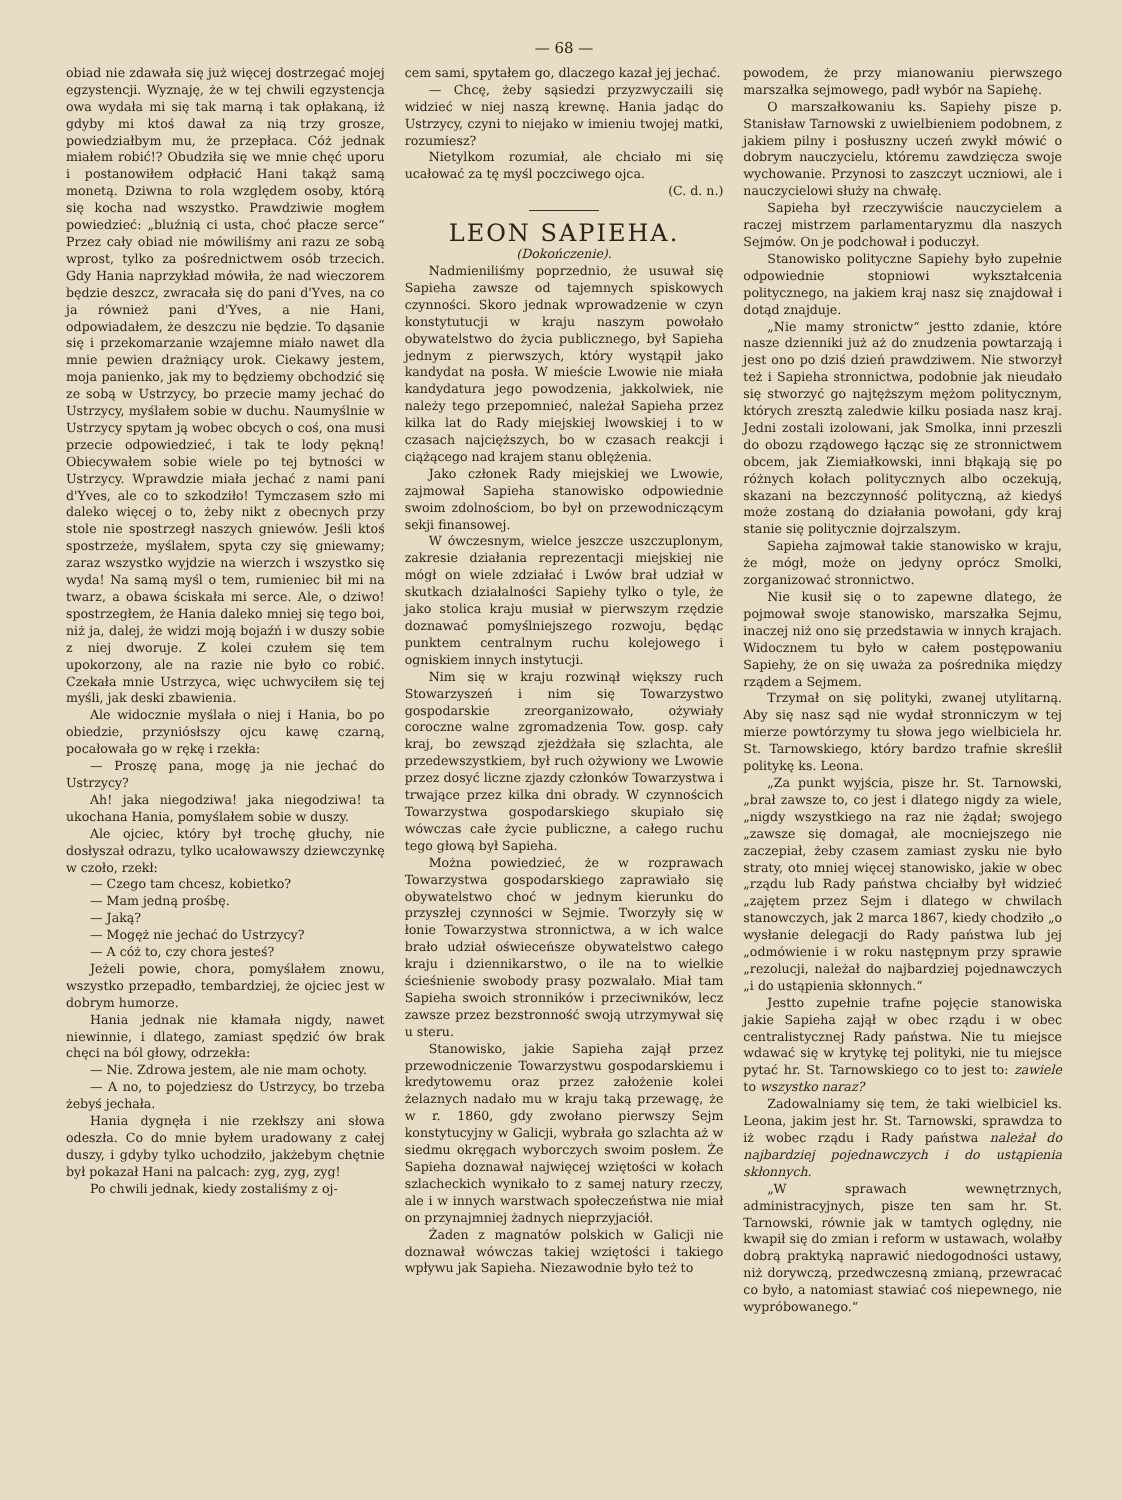— 68 —
obiad nie zdawała się już więcej dostrzegać mojej egzystencji. Wyznaję, że w tej chwili egzystencja owa wydała mi się tak marną i tak opłakaną, iż gdyby mi ktoś dawał za nią trzy grosze, powiedziałbym mu, że przepłaca. Cóż jednak miałem robić!? Obudziła się we mnie chęć uporu i postanowiłem odpłacić Hani takąż samą monetą. Dziwna to rola względem osoby, którą się kocha nad wszystko. Prawdziwie mogłem powiedzieć: „bluźnią ci usta, choć płacze serce“ Przez cały obiad nie mówiliśmy ani razu ze sobą wprost, tylko za pośrednictwem osób trzecich. Gdy Hania naprzykład mówiła, że nad wieczorem będzie deszcz, zwracała się do pani d'Yves, na co ja również pani d'Yves, a nie Hani, odpowiadałem, że deszczu nie będzie. To dąsanie się i przekomarzanie wzajemne miało nawet dla mnie pewien drażniący urok. Ciekawy jestem, moja panienko, jak my to będziemy obchodzić się ze sobą w Ustrzycy, bo przecie mamy jechać do Ustrzycy, myślałem sobie w duchu. Naumyślnie w Ustrzycy spytam ją wobec obcych o coś, ona musi przecie odpowiedzieć, i tak te lody pękną! Obiecywałem sobie wiele po tej bytności w Ustrzycy. Wprawdzie miała jechać z nami pani d'Yves, ale co to szkodziło! Tymczasem szło mi daleko więcej o to, żeby nikt z obecnych przy stole nie spostrzegł naszych gniewów. Jeśli ktoś spostrzeże, myślałem, spyta czy się gniewamy; zaraz wszystko wyjdzie na wierzch i wszystko się wyda! Na samą myśl o tem, rumieniec bił mi na twarz, a obawa ściskała mi serce. Ale, o dziwo! spostrzegłem, że Hania daleko mniej się tego boi, niż ja, dalej, że widzi moją bojaźń i w duszy sobie z niej dworuje. Z kolei czułem się tem upokorzony, ale na razie nie było co robić. Czekała mnie Ustrzyca, więc uchwyciłem się tej myśli, jak deski zbawienia.
Ale widocznie myślała o niej i Hania, bo po obiedzie, przyniósłszy ojcu kawę czarną, pocałowała go w rękę i rzekła:
— Proszę pana, mogę ja nie jechać do Ustrzycy?
Ah! jaka niegodziwa! jaka niegodziwa! ta ukochana Hania, pomyślałem sobie w duszy.
Ale ojciec, który był trochę głuchy, nie dosłyszał odrazu, tylko ucałowawszy dziewczynkę w czoło, rzekł:
— Czego tam chcesz, kobietko?
— Mam jedną prośbę.
— Jaką?
— Mogęż nie jechać do Ustrzycy?
— A cóż to, czy chora jesteś?
Jeżeli powie, chora, pomyślałem znowu, wszystko przepadło, tembardziej, że ojciec jest w dobrym humorze.
Hania jednak nie kłamała nigdy, nawet niewinnie, i dlatego, zamiast spędzić ów brak chęci na ból głowy, odrzekła:
— Nie. Zdrowa jestem, ale nie mam ochoty.
— A no, to pojedziesz do Ustrzycy, bo trzeba żebyś jechała.
Hania dygnęła i nie rzekłszy ani słowa odeszła. Co do mnie byłem uradowany z całej duszy, i gdyby tylko uchodziło, jakżebym chętnie był pokazał Hani na palcach: zyg, zyg, zyg!
Po chwili jednak, kiedy zostaliśmy z oj-
cem sami, spytałem go, dlaczego kazał jej jechać.
— Chcę, żeby sąsiedzi przyzwyczaili się widzieć w niej naszą krewnę. Hania jadąc do Ustrzycy, czyni to niejako w imieniu twojej matki, rozumiesz?
Nietylkom rozumiał, ale chciało mi się ucałować za tę myśl poczciwego ojca.
(C. d. n.)
LEON SAPIEHA.
(Dokończenie).
Nadmieniliśmy poprzednio, że usuwał się Sapieha zawsze od tajemnych spiskowych czynności. Skoro jednak wprowadzenie w czyn konstytutucji w kraju naszym powołało obywatelstwo do życia publicznego, był Sapieha jednym z pierwszych, który wystąpił jako kandydat na posła. W mieście Lwowie nie miała kandydatura jego powodzenia, jakkolwiek, nie należy tego przepomnieć, należał Sapieha przez kilka lat do Rady miejskiej lwowskiej i to w czasach najcięższych, bo w czasach reakcji i ciążącego nad krajem stanu oblężenia.
Jako członek Rady miejskiej we Lwowie, zajmował Sapieha stanowisko odpowiednie swoim zdolnościom, bo był on przewodniczącym sekji finansowej.
W ówczesnym, wielce jeszcze uszczuplonym, zakresie działania reprezentacji miejskiej nie mógł on wiele zdziałać i Lwów brał udział w skutkach działalności Sapiehy tylko o tyle, że jako stolica kraju musiał w pierwszym rzędzie doznawać pomyślniejszego rozwoju, będąc punktem centralnym ruchu kolejowego i ogniskiem innych instytucji.
Nim się w kraju rozwinął większy ruch Stowarzyszeń i nim się Towarzystwo gospodarskie zreorganizowało, ożywiały coroczne walne zgromadzenia Tow. gosp. cały kraj, bo zewsząd zjeżdżała się szlachta, ale przedewszystkiem, był ruch ożywiony we Lwowie przez dosyć liczne zjazdy członków Towarzystwa i trwające przez kilka dni obrady. W czynnościch Towarzystwa gospodarskiego skupiało się wówczas całe życie publiczne, a całego ruchu tego głową był Sapieha.
Można powiedzieć, że w rozprawach Towarzystwa gospodarskiego zaprawiało się obywatelstwo choć w jednym kierunku do przyszłej czynności w Sejmie. Tworzyły się w łonie Towarzystwa stronnictwa, a w ich walce brało udział oświeceńsze obywatelstwo całego kraju i dziennikarstwo, o ile na to wielkie ścieśnienie swobody prasy pozwalało. Miał tam Sapieha swoich stronników i przeciwników, lecz zawsze przez bezstronność swoją utrzymywał się u steru.
Stanowisko, jakie Sapieha zajął przez przewodniczenie Towarzystwu gospodarskiemu i kredytowemu oraz przez założenie kolei żelaznych nadało mu w kraju taką przewagę, że w r. 1860, gdy zwołano pierwszy Sejm konstytucyjny w Galicji, wybrała go szlachta aż w siedmu okręgach wyborczych swoim posłem. Że Sapieha doznawał najwięcej wziętości w kołach szlacheckich wynikało to z samej natury rzeczy, ale i w innych warstwach społeczeństwa nie miał on przynajmniej żadnych nieprzyjaciół.
Żaden z magnatów polskich w Galicji nie doznawał wówczas takiej wziętości i takiego wpływu jak Sapieha. Niezawodnie było też to
powodem, że przy mianowaniu pierwszego marszałka sejmowego, padł wybór na Sapiehę.
O marszałkowaniu ks. Sapiehy pisze p. Stanisław Tarnowski z uwielbieniem podobnem, z jakiem pilny i posłuszny uczeń zwykł mówić o dobrym nauczycielu, któremu zawdzięcza swoje wychowanie. Przynosi to zaszczyt uczniowi, ale i nauczycielowi służy na chwałę.
Sapieha był rzeczywiście nauczycielem a raczej mistrzem parlamentaryzmu dla naszych Sejmów. On je podchował i poduczył.
Stanowisko polityczne Sapiehy było zupełnie odpowiednie stopniowi wykształcenia politycznego, na jakiem kraj nasz się znajdował i dotąd znajduje.
„Nie mamy stronictw“ jestto zdanie, które nasze dzienniki już aż do znudzenia powtarzają i jest ono po dziś dzień prawdziwem. Nie stworzył też i Sapieha stronnictwa, podobnie jak nieudało się stworzyć go najtęższym mężom politycznym, których zresztą zaledwie kilku posiada nasz kraj. Jedni zostali izolowani, jak Smolka, inni przeszli do obozu rządowego łącząc się ze stronnictwem obcem, jak Ziemiałkowski, inni błąkają się po różnych kołach politycznych albo oczekują, skazani na bezczynność polityczną, aż kiedyś może zostaną do działania powołani, gdy kraj stanie się politycznie dojrzalszym.
Sapieha zajmował takie stanowisko w kraju, że mógł, może on jedyny oprócz Smolki, zorganizować stronnictwo.
Nie kusił się o to zapewne dlatego, że pojmował swoje stanowisko, marszałka Sejmu, inaczej niż ono się przedstawia w innych krajach. Widocznem tu było w całem postępowaniu Sapiehy, że on się uważa za pośrednika między rządem a Sejmem.
Trzymał on się polityki, zwanej utylitarną. Aby się nasz sąd nie wydał stronniczym w tej mierze powtórzymy tu słowa jego wielbiciela hr. St. Tarnowskiego, który bardzo trafnie skreślił politykę ks. Leona.
„Za punkt wyjścia, pisze hr. St. Tarnowski, „brał zawsze to, co jest i dlatego nigdy za wiele, „nigdy wszystkiego na raz nie żądał; swojego „zawsze się domagał, ale mocniejszego nie zaczepiał, żeby czasem zamiast zysku nie było straty, oto mniej więcej stanowisko, jakie w obec „rządu lub Rady państwa chciałby był widzieć „zajętem przez Sejm i dlatego w chwilach stanowczych, jak 2 marca 1867, kiedy chodziło „o wysłanie delegacji do Rady państwa lub jej „odmówienie i w roku następnym przy sprawie „rezolucji, należał do najbardziej pojednawczych „i do ustąpienia skłonnych.“
Jestto zupełnie trafne pojęcie stanowiska jakie Sapieha zajął w obec rządu i w obec centralistycznej Rady państwa. Nie tu miejsce wdawać się w krytykę tej polityki, nie tu miejsce pytać hr. St. Tarnowskiego co to jest to: zawiele to wszystko naraz?
Zadowalniamy się tem, że taki wielbiciel ks. Leona, jakim jest hr. St. Tarnowski, sprawdza to iż wobec rządu i Rady państwa należał do najbardziej pojednawczych i do ustąpienia skłonnych.
„W sprawach wewnętrznych, administracyjnych, pisze ten sam hr. St. Tarnowski, równie jak w tamtych oględny, nie kwapił się do zmian i reform w ustawach, wolałby dobrą praktyką naprawić niedogodności ustawy, niż dorywczą, przedwczesną zmianą, przewracać co było, a natomiast stawiać coś niepewnego, nie wypróbowanego.“